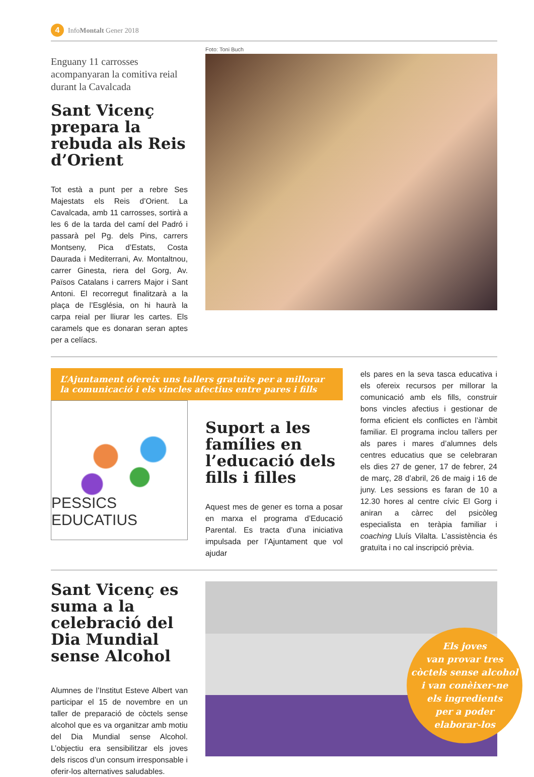4 InfoMontalt Gener 2018
Enguany 11 carrosses acompanyaran la comitiva reial durant la Cavalcada
Sant Vicenç prepara la rebuda als Reis d’Orient
Tot està a punt per a rebre Ses Majestats els Reis d’Orient. La Cavalcada, amb 11 carrosses, sortirà a les 6 de la tarda del camí del Padró i passarà pel Pg. dels Pins, carrers Montseny, Pica d’Estats, Costa Daurada i Mediterrani, Av. Montaltnou, carrer Ginesta, riera del Gorg, Av. Països Catalans i carrers Major i Sant Antoni. El recorregut finalitzarà a la plaça de l’Església, on hi haurà la carpa reial per lliurar les cartes. Els caramels que es donaran seran aptes per a celíacs.
Foto: Toni Buch
L’Ajuntament ofereix uns tallers gratuïts per a millorar la comunicació i els vincles afectius entre pares i fills
PESSICS EDUCATIUS
Suport a les famílies en l’educació dels fills i filles
Aquest mes de gener es torna a posar en marxa el programa d’Educació Parental. Es tracta d’una iniciativa impulsada per l’Ajuntament que vol ajudar
els pares en la seva tasca educativa i els ofereix recursos per millorar la comunicació amb els fills, construir bons vincles afectius i gestionar de forma eficient els conflictes en l’àmbit familiar. El programa inclou tallers per als pares i mares d’alumnes dels centres educatius que se celebraran els dies 27 de gener, 17 de febrer, 24 de març, 28 d’abril, 26 de maig i 16 de juny. Les sessions es faran de 10 a 12.30 hores al centre cívic El Gorg i aniran a càrrec del psicòleg especialista en teràpia familiar i coaching Lluís Vilalta. L’assistència és gratuïta i no cal inscripció prèvia.
Sant Vicenç es suma a la celebració del Dia Mundial sense Alcohol
Alumnes de l’Institut Esteve Albert van participar el 15 de novembre en un taller de preparació de còctels sense alcohol que es va organitzar amb motiu del Dia Mundial sense Alcohol. L’objectiu era sensibilitzar els joves dels riscos d’un consum irresponsable i oferir-los alternatives saludables.
Els joves
van provar tres
còctels sense alcohol
i van conèixer-ne
els ingredients
per a poder
elaborar-los